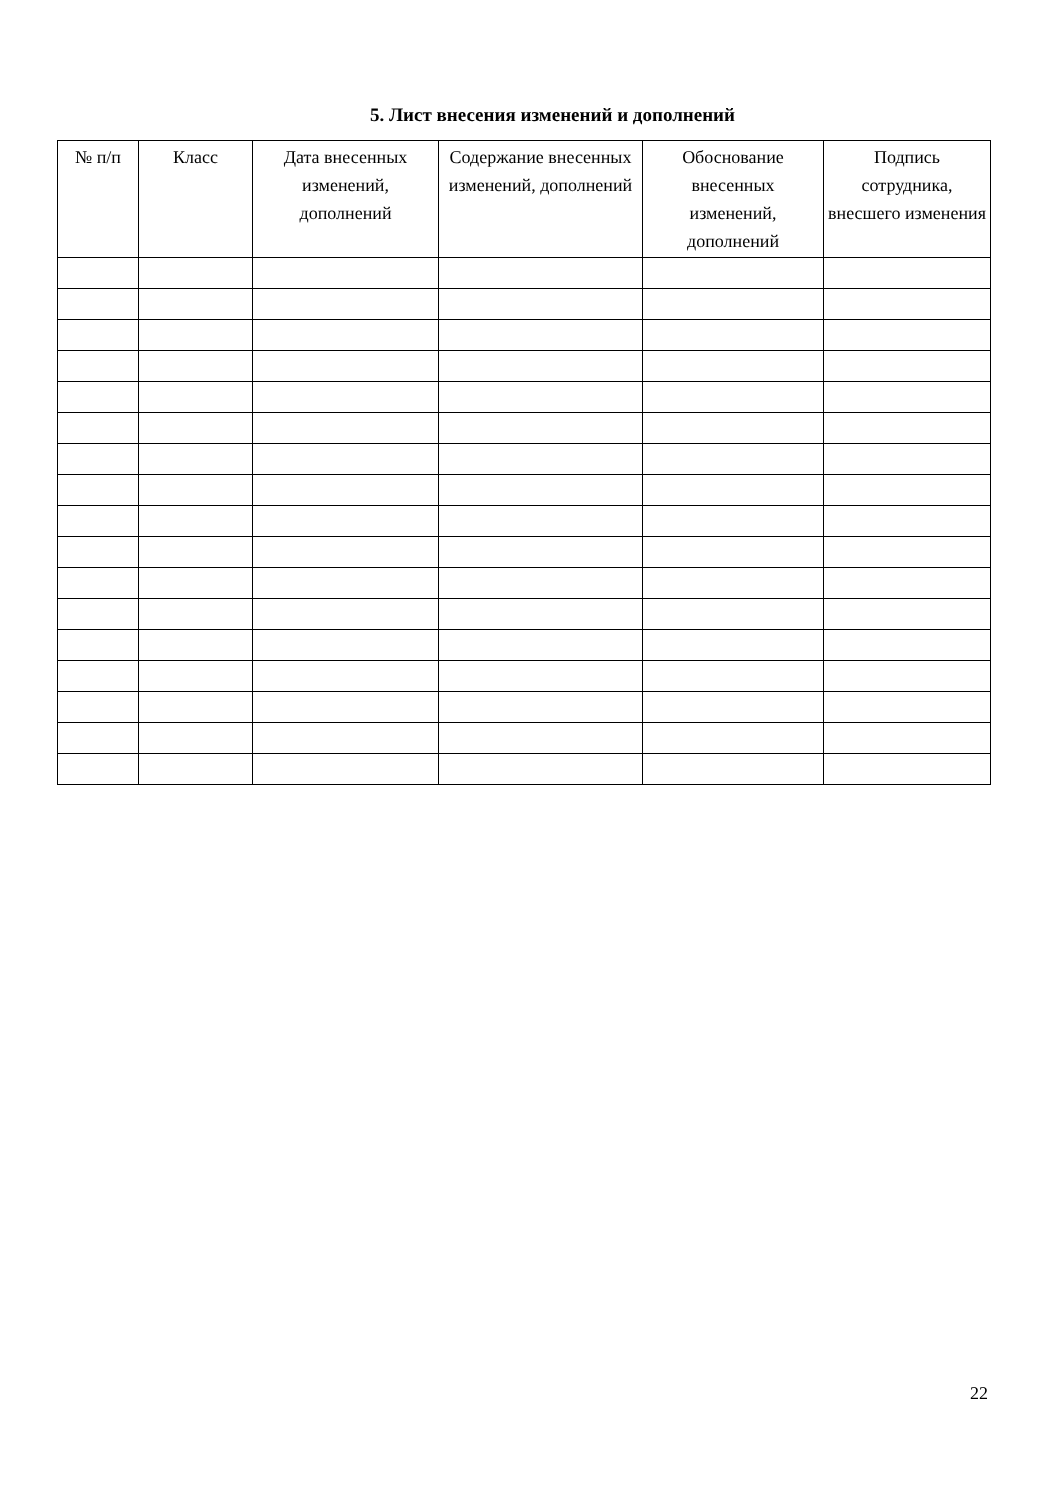5. Лист внесения изменений и дополнений
| № п/п | Класс | Дата внесенных изменений, дополнений | Содержание внесенных изменений, дополнений | Обоснование внесенных изменений, дополнений | Подпись сотрудника, внесшего изменения |
| --- | --- | --- | --- | --- | --- |
22